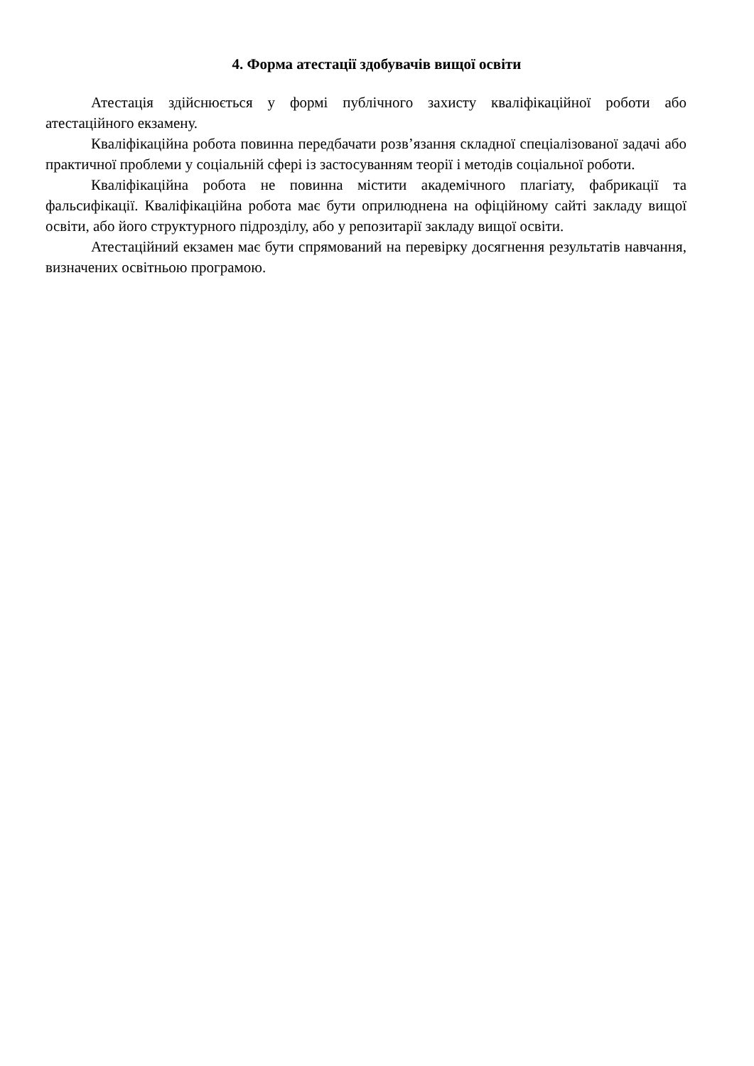4. Форма атестації здобувачів вищої освіти
Атестація здійснюється у формі публічного захисту кваліфікаційної роботи або атестаційного екзамену.
Кваліфікаційна робота повинна передбачати розв’язання складної спеціалізованої задачі або практичної проблеми у соціальній сфері із застосуванням теорії і методів соціальної роботи.
Кваліфікаційна робота не повинна містити академічного плагіату, фабрикації та фальсифікації. Кваліфікаційна робота має бути оприлюднена на офіційному сайті закладу вищої освіти, або його структурного підрозділу, або у репозитарії закладу вищої освіти.
Атестаційний екзамен має бути спрямований на перевірку досягнення результатів навчання, визначених освітньою програмою.